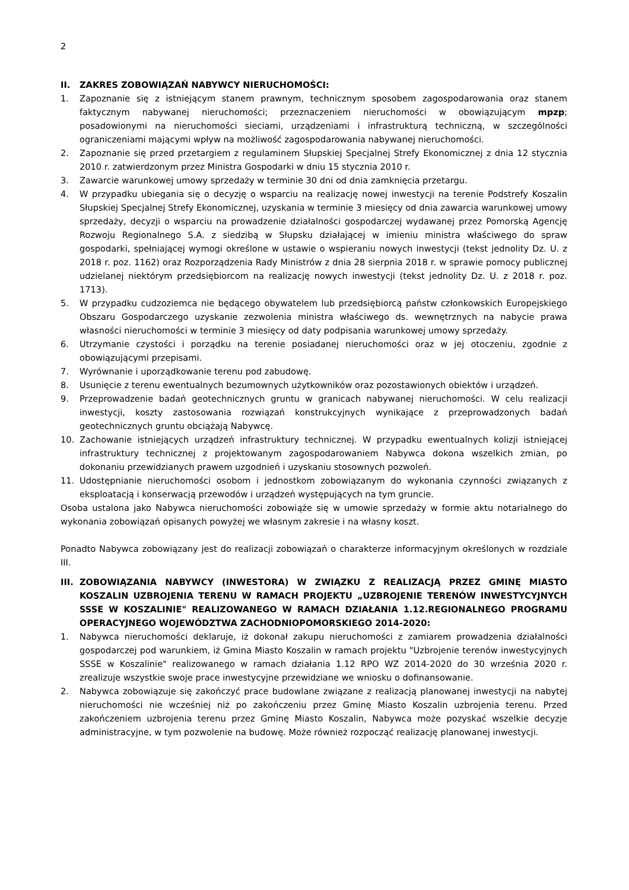2
II. ZAKRES ZOBOWIĄZAŃ NABYWCY NIERUCHOMOŚCI:
1. Zapoznanie się z istniejącym stanem prawnym, technicznym sposobem zagospodarowania oraz stanem faktycznym nabywanej nieruchomości; przeznaczeniem nieruchomości w obowiązującym mpzp; posadowionymi na nieruchomości sieciami, urządzeniami i infrastrukturą techniczną, w szczególności ograniczeniami mającymi wpływ na możliwość zagospodarowania nabywanej nieruchomości.
2. Zapoznanie się przed przetargiem z regulaminem Słupskiej Specjalnej Strefy Ekonomicznej z dnia 12 stycznia 2010 r. zatwierdzonym przez Ministra Gospodarki w dniu 15 stycznia 2010 r.
3. Zawarcie warunkowej umowy sprzedaży w terminie 30 dni od dnia zamknięcia przetargu.
4. W przypadku ubiegania się o decyzję o wsparciu na realizację nowej inwestycji na terenie Podstrefy Koszalin Słupskiej Specjalnej Strefy Ekonomicznej, uzyskania w terminie 3 miesięcy od dnia zawarcia warunkowej umowy sprzedaży, decyzji o wsparciu na prowadzenie działalności gospodarczej wydawanej przez Pomorską Agencję Rozwoju Regionalnego S.A. z siedzibą w Słupsku działającej w imieniu ministra właściwego do spraw gospodarki, spełniającej wymogi określone w ustawie o wspieraniu nowych inwestycji (tekst jednolity Dz. U. z 2018 r. poz. 1162) oraz Rozporządzenia Rady Ministrów z dnia 28 sierpnia 2018 r. w sprawie pomocy publicznej udzielanej niektórym przedsiębiorcom na realizację nowych inwestycji (tekst jednolity Dz. U. z 2018 r. poz. 1713).
5. W przypadku cudzoziemca nie będącego obywatelem lub przedsiębiorcą państw członkowskich Europejskiego Obszaru Gospodarczego uzyskanie zezwolenia ministra właściwego ds. wewnętrznych na nabycie prawa własności nieruchomości w terminie 3 miesięcy od daty podpisania warunkowej umowy sprzedaży.
6. Utrzymanie czystości i porządku na terenie posiadanej nieruchomości oraz w jej otoczeniu, zgodnie z obowiązującymi przepisami.
7. Wyrównanie i uporządkowanie terenu pod zabudowę.
8. Usunięcie z terenu ewentualnych bezumownych użytkowników oraz pozostawionych obiektów i urządzeń.
9. Przeprowadzenie badań geotechnicznych gruntu w granicach nabywanej nieruchomości. W celu realizacji inwestycji, koszty zastosowania rozwiązań konstrukcyjnych wynikające z przeprowadzonych badań geotechnicznych gruntu obciążają Nabywcę.
10. Zachowanie istniejących urządzeń infrastruktury technicznej. W przypadku ewentualnych kolizji istniejącej infrastruktury technicznej z projektowanym zagospodarowaniem Nabywca dokona wszelkich zmian, po dokonaniu przewidzianych prawem uzgodnień i uzyskaniu stosownych pozwoleń.
11. Udostępnianie nieruchomości osobom i jednostkom zobowiązanym do wykonania czynności związanych z eksploatacją i konserwacją przewodów i urządzeń występujących na tym gruncie.
Osoba ustalona jako Nabywca nieruchomości zobowiąże się w umowie sprzedaży w formie aktu notarialnego do wykonania zobowiązań opisanych powyżej we własnym zakresie i na własny koszt.
Ponadto Nabywca zobowiązany jest do realizacji zobowiązań o charakterze informacyjnym określonych w rozdziale III.
III. ZOBOWIĄZANIA NABYWCY (INWESTORA) W ZWIĄZKU Z REALIZACJĄ PRZEZ GMINĘ MIASTO KOSZALIN UZBROJENIA TERENU W RAMACH PROJEKTU „UZBROJENIE TERENÓW INWESTYCYJNYCH SSSE W KOSZALINIE" REALIZOWANEGO W RAMACH DZIAŁANIA 1.12.REGIONALNEGO PROGRAMU OPERACYJNEGO WOJEWÓDZTWA ZACHODNIOPOMORSKIEGO 2014-2020:
1. Nabywca nieruchomości deklaruje, iż dokonał zakupu nieruchomości z zamiarem prowadzenia działalności gospodarczej pod warunkiem, iż Gmina Miasto Koszalin w ramach projektu "Uzbrojenie terenów inwestycyjnych SSSE w Koszalinie" realizowanego w ramach działania 1.12 RPO WZ 2014-2020 do 30 września 2020 r. zrealizuje wszystkie swoje prace inwestycyjne przewidziane we wniosku o dofinansowanie.
2. Nabywca zobowiązuje się zakończyć prace budowlane związane z realizacją planowanej inwestycji na nabytej nieruchomości nie wcześniej niż po zakończeniu przez Gminę Miasto Koszalin uzbrojenia terenu. Przed zakończeniem uzbrojenia terenu przez Gminę Miasto Koszalin, Nabywca może pozyskać wszelkie decyzje administracyjne, w tym pozwolenie na budowę. Może również rozpocząć realizację planowanej inwestycji.